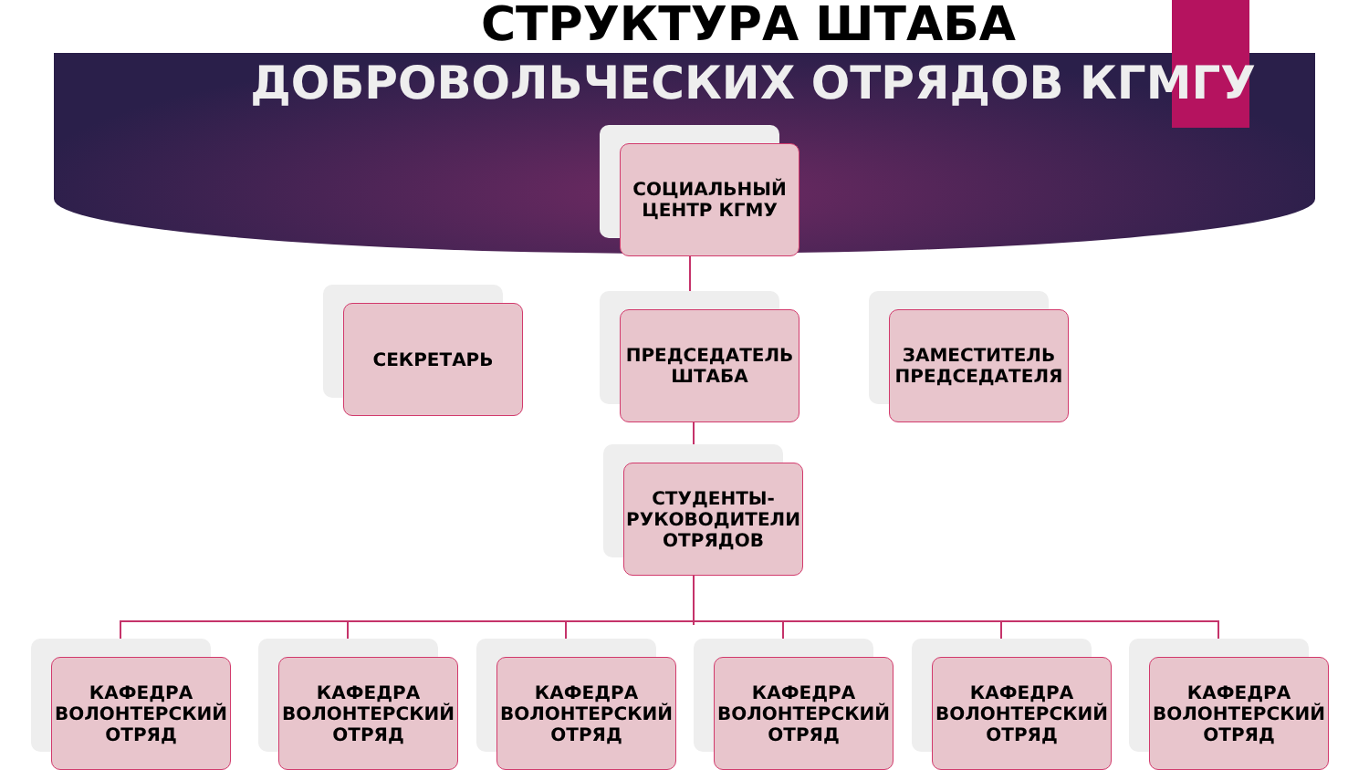СТРУКТУРА ШТАБА
ДОБРОВОЛЬЧЕСКИХ ОТРЯДОВ КГМГУ
СОЦИАЛЬНЫЙ ЦЕНТР КГМУ
СЕКРЕТАРЬ
ПРЕДСЕДАТЕЛЬ ШТАБА
ЗАМЕСТИТЕЛЬ ПРЕДСЕДАТЕЛЯ
СТУДЕНТЫ-РУКОВОДИТЕЛИ ОТРЯДОВ
КАФЕДРА ВОЛОНТЕРСКИЙ ОТРЯД
КАФЕДРА ВОЛОНТЕРСКИЙ ОТРЯД
КАФЕДРА ВОЛОНТЕРСКИЙ ОТРЯД
КАФЕДРА ВОЛОНТЕРСКИЙ ОТРЯД
КАФЕДРА ВОЛОНТЕРСКИЙ ОТРЯД
КАФЕДРА ВОЛОНТЕРСКИЙ ОТРЯД